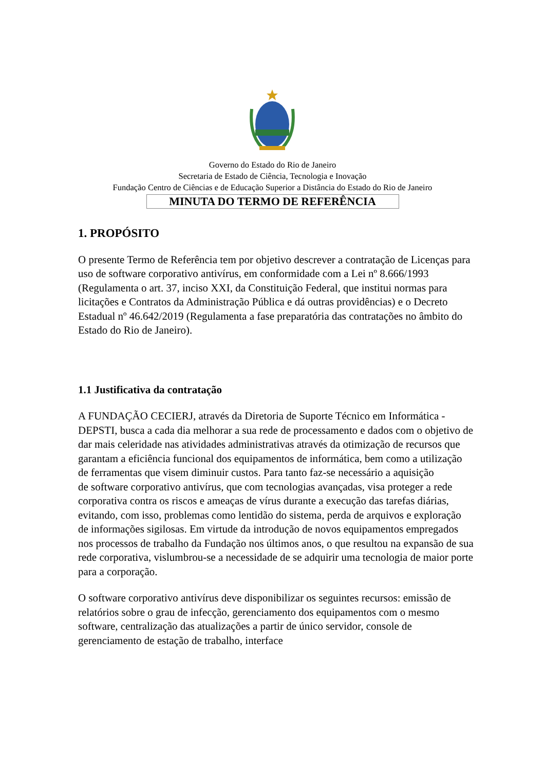Governo do Estado do Rio de Janeiro
Secretaria de Estado de Ciência, Tecnologia e Inovação
Fundação Centro de Ciências e de Educação Superior a Distância do Estado do Rio de Janeiro
MINUTA DO TERMO DE REFERÊNCIA
1. PROPÓSITO
O presente Termo de Referência tem por objetivo descrever a contratação de Licenças para uso de software corporativo antivírus, em conformidade com a Lei nº 8.666/1993 (Regulamenta o art. 37, inciso XXI, da Constituição Federal, que institui normas para licitações e Contratos da Administração Pública e dá outras providências) e o Decreto Estadual nº 46.642/2019 (Regulamenta a fase preparatória das contratações no âmbito do Estado do Rio de Janeiro).
1.1 Justificativa da contratação
A FUNDAÇÃO CECIERJ, através da Diretoria de Suporte Técnico em Informática - DEPSTI, busca a cada dia melhorar a sua rede de processamento e dados com o objetivo de dar mais celeridade nas atividades administrativas através da otimização de recursos que garantam a eficiência funcional dos equipamentos de informática, bem como a utilização de ferramentas que visem diminuir custos. Para tanto faz-se necessário a aquisição
de software corporativo antivírus, que com tecnologias avançadas, visa proteger a rede corporativa contra os riscos e ameaças de vírus durante a execução das tarefas diárias, evitando, com isso, problemas como lentidão do sistema, perda de arquivos e exploração de informações sigilosas. Em virtude da introdução de novos equipamentos empregados nos processos de trabalho da Fundação nos últimos anos, o que resultou na expansão de sua rede corporativa, vislumbrou-se a necessidade de se adquirir uma tecnologia de maior porte para a corporação.
O software corporativo antivírus deve disponibilizar os seguintes recursos: emissão de relatórios sobre o grau de infecção, gerenciamento dos equipamentos com o mesmo software, centralização das atualizações a partir de único servidor, console de gerenciamento de estação de trabalho, interface